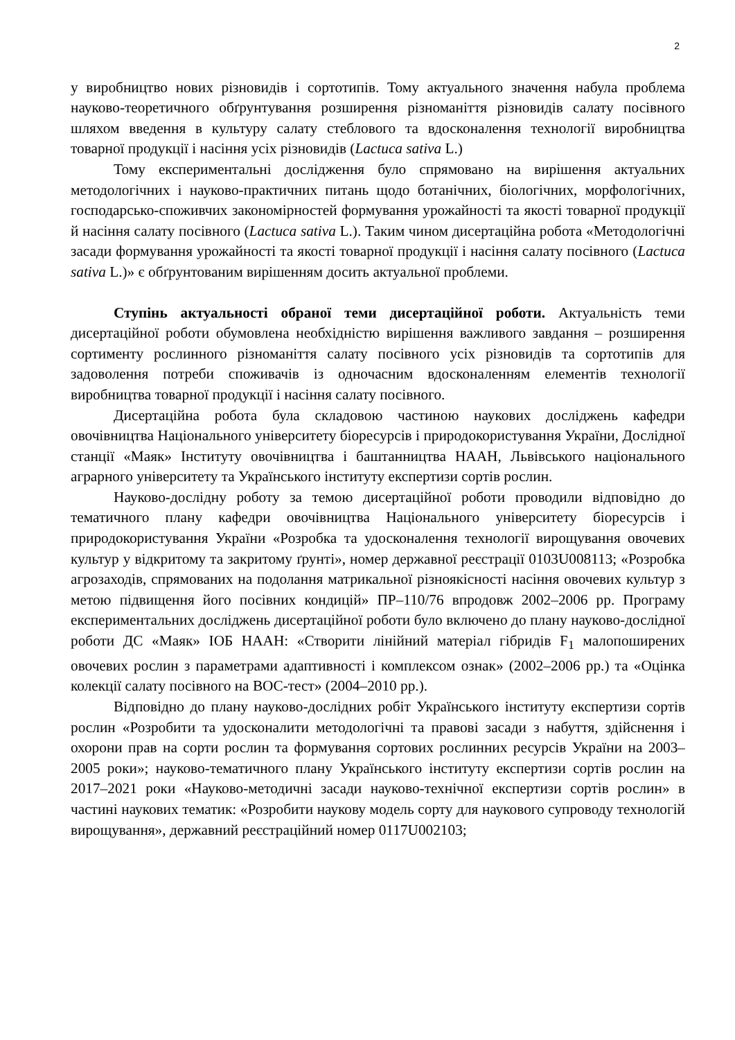2
у виробництво нових різновидів і сортотипів. Тому актуального значення набула проблема науково-теоретичного обґрунтування розширення різноманіття різновидів салату посівного шляхом введення в культуру салату стеблового та вдосконалення технології виробництва товарної продукції і насіння усіх різновидів (Lactuca sativa L.)
Тому експериментальні дослідження було спрямовано на вирішення актуальних методологічних і науково-практичних питань щодо ботанічних, біологічних, морфологічних, господарсько-споживчих закономірностей формування урожайності та якості товарної продукції й насіння салату посівного (Lactuca sativa L.). Таким чином дисертаційна робота «Методологічні засади формування урожайності та якості товарної продукції і насіння салату посівного (Lactuca sativa L.)» є обґрунтованим вирішенням досить актуальної проблеми.
Ступінь актуальності обраної теми дисертаційної роботи. Актуальність теми дисертаційної роботи обумовлена необхідністю вирішення важливого завдання – розширення сортименту рослинного різноманіття салату посівного усіх різновидів та сортотипів для задоволення потреби споживачів із одночасним вдосконаленням елементів технології виробництва товарної продукції і насіння салату посівного.
Дисертаційна робота була складовою частиною наукових досліджень кафедри овочівництва Національного університету біоресурсів і природокористування України, Дослідної станції «Маяк» Інституту овочівництва і баштанництва НААН, Львівського національного аграрного університету та Українського інституту експертизи сортів рослин.
Науково-дослідну роботу за темою дисертаційної роботи проводили відповідно до тематичного плану кафедри овочівництва Національного університету біоресурсів і природокористування України «Розробка та удосконалення технології вирощування овочевих культур у відкритому та закритому ґрунті», номер державної реєстрації 0103U008113; «Розробка агрозаходів, спрямованих на подолання матрикальної різноякісності насіння овочевих культур з метою підвищення його посівних кондицій» ПР–110/76 впродовж 2002–2006 рр. Програму експериментальних досліджень дисертаційної роботи було включено до плану науково-дослідної роботи ДС «Маяк» ІОБ НААН: «Створити лінійний матеріал гібридів F<sub>1</sub> малопоширених овочевих рослин з параметрами адаптивності і комплексом ознак» (2002–2006 рр.) та «Оцінка колекції салату посівного на BOC-тест» (2004–2010 рр.).
Відповідно до плану науково-дослідних робіт Українського інституту експертизи сортів рослин «Розробити та удосконалити методологічні та правові засади з набуття, здійснення і охорони прав на сорти рослин та формування сортових рослинних ресурсів України на 2003–2005 роки»; науково-тематичного плану Українського інституту експертизи сортів рослин на 2017–2021 роки «Науково-методичні засади науково-технічної експертизи сортів рослин» в частині наукових тематик: «Розробити наукову модель сорту для наукового супроводу технологій вирощування», державний реєстраційний номер 0117U002103;